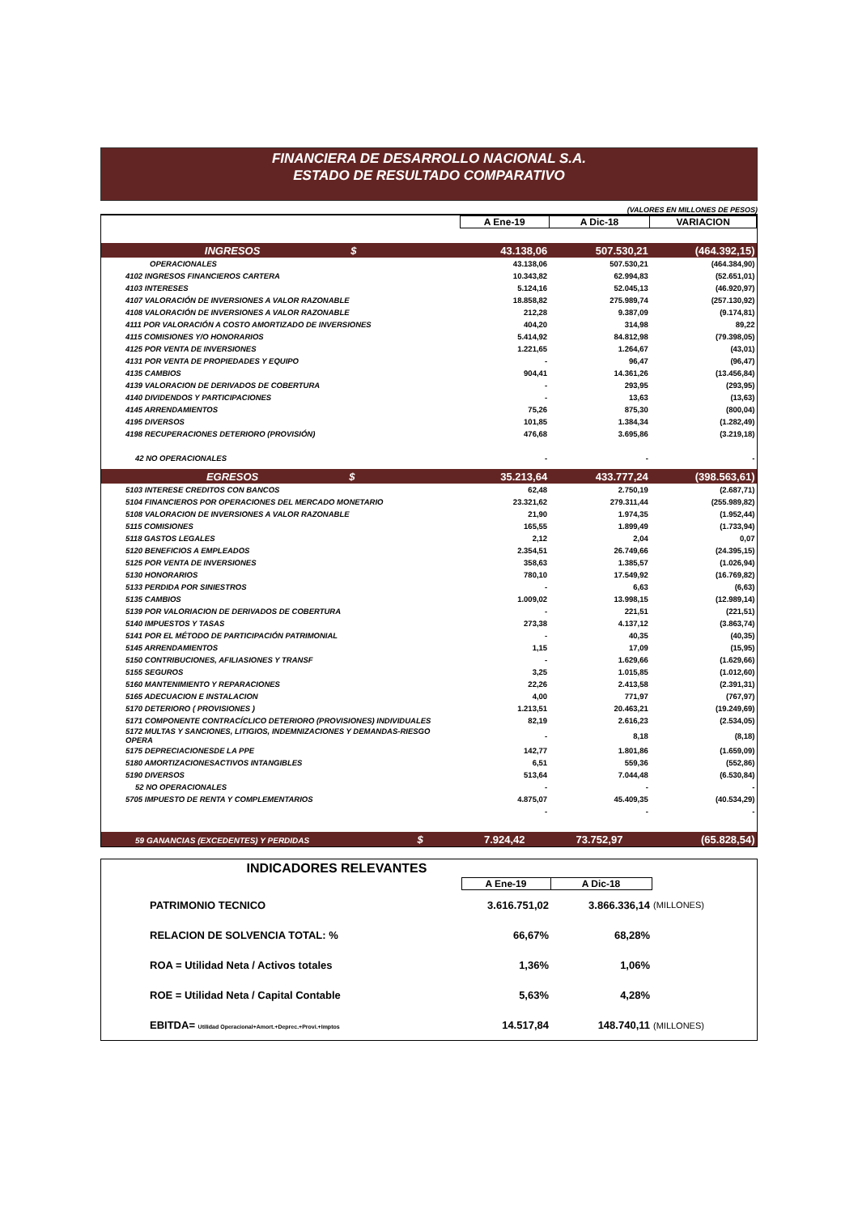FINANCIERA DE DESARROLLO NACIONAL S.A.
ESTADO DE RESULTADO COMPARATIVO
(VALORES EN MILLONES DE PESOS)
| | A Ene-19 | A Dic-18 | VARIACION |
| --- | --- | --- | --- |
| INGRESOS $ | 43.138,06 | 507.530,21 | (464.392,15) |
| OPERACIONALES | 43.138,06 | 507.530,21 | (464.384,90) |
| 4102 INGRESOS FINANCIEROS CARTERA | 10.343,82 | 62.994,83 | (52.651,01) |
| 4103 INTERESES | 5.124,16 | 52.045,13 | (46.920,97) |
| 4107 VALORACIÓN DE INVERSIONES A VALOR RAZONABLE | 18.858,82 | 275.989,74 | (257.130,92) |
| 4108 VALORACIÓN DE INVERSIONES A VALOR RAZONABLE | 212,28 | 9.387,09 | (9.174,81) |
| 4111 POR VALORACIÓN A COSTO AMORTIZADO DE INVERSIONES | 404,20 | 314,98 | 89,22 |
| 4115 COMISIONES Y/O HONORARIOS | 5.414,92 | 84.812,98 | (79.398,05) |
| 4125 POR VENTA DE INVERSIONES | 1.221,65 | 1.264,67 | (43,01) |
| 4131 POR VENTA DE PROPIEDADES Y EQUIPO | - | 96,47 | (96,47) |
| 4135 CAMBIOS | 904,41 | 14.361,26 | (13.456,84) |
| 4139 VALORACION DE DERIVADOS DE COBERTURA | - | 293,95 | (293,95) |
| 4140 DIVIDENDOS Y PARTICIPACIONES | - | 13,63 | (13,63) |
| 4145 ARRENDAMIENTOS | 75,26 | 875,30 | (800,04) |
| 4195 DIVERSOS | 101,85 | 1.384,34 | (1.282,49) |
| 4198 RECUPERACIONES DETERIORO (PROVISIÓN) | 476,68 | 3.695,86 | (3.219,18) |
| 42 NO OPERACIONALES | - | - | - |
| EGRESOS $ | 35.213,64 | 433.777,24 | (398.563,61) |
| 5103 INTERESE CREDITOS CON BANCOS | 62,48 | 2.750,19 | (2.687,71) |
| 5104 FINANCIEROS POR OPERACIONES DEL MERCADO MONETARIO | 23.321,62 | 279.311,44 | (255.989,82) |
| 5108 VALORACION DE INVERSIONES A VALOR RAZONABLE | 21,90 | 1.974,35 | (1.952,44) |
| 5115 COMISIONES | 165,55 | 1.899,49 | (1.733,94) |
| 5118 GASTOS LEGALES | 2,12 | 2,04 | 0,07 |
| 5120 BENEFICIOS A EMPLEADOS | 2.354,51 | 26.749,66 | (24.395,15) |
| 5125 POR VENTA DE INVERSIONES | 358,63 | 1.385,57 | (1.026,94) |
| 5130 HONORARIOS | 780,10 | 17.549,92 | (16.769,82) |
| 5133 PERDIDA POR SINIESTROS | - | 6,63 | (6,63) |
| 5135 CAMBIOS | 1.009,02 | 13.998,15 | (12.989,14) |
| 5139 POR VALORIACION DE DERIVADOS DE COBERTURA | - | 221,51 | (221,51) |
| 5140 IMPUESTOS Y TASAS | 273,38 | 4.137,12 | (3.863,74) |
| 5141 POR EL MÉTODO DE PARTICIPACIÓN PATRIMONIAL | - | 40,35 | (40,35) |
| 5145 ARRENDAMIENTOS | 1,15 | 17,09 | (15,95) |
| 5150 CONTRIBUCIONES, AFILIASIONES Y TRANSF | - | 1.629,66 | (1.629,66) |
| 5155 SEGUROS | 3,25 | 1.015,85 | (1.012,60) |
| 5160 MANTENIMIENTO Y REPARACIONES | 22,26 | 2.413,58 | (2.391,31) |
| 5165 ADECUACION E INSTALACION | 4,00 | 771,97 | (767,97) |
| 5170 DETERIORO ( PROVISIONES ) | 1.213,51 | 20.463,21 | (19.249,69) |
| 5171 COMPONENTE CONTRACÍCLICO DETERIORO (PROVISIONES) INDIVIDUALES | 82,19 | 2.616,23 | (2.534,05) |
| 5172 MULTAS Y SANCIONES, LITIGIOS, INDEMNIZACIONES Y DEMANDAS-RIESGO OPERA | - | 8,18 | (8,18) |
| 5175 DEPRECIACIONESDE LA PPE | 142,77 | 1.801,86 | (1.659,09) |
| 5180 AMORTIZACIONESACTIVOS INTANGIBLES | 6,51 | 559,36 | (552,86) |
| 5190 DIVERSOS | 513,64 | 7.044,48 | (6.530,84) |
| 52 NO OPERACIONALES | - | - | - |
| 5705 IMPUESTO DE RENTA Y COMPLEMENTARIOS | 4.875,07 | 45.409,35 | (40.534,29) |
| | - | - | - |
| 59 GANANCIAS (EXCEDENTES) Y PERDIDAS $ | 7.924,42 | 73.752,97 | (65.828,54) |
| INDICADORES RELEVANTES | | | |
| | A Ene-19 | A Dic-18 | |
| PATRIMONIO TECNICO | 3.616.751,02 | 3.866.336,14 | (MILLONES) |
| RELACION DE SOLVENCIA TOTAL: % | 66,67% | 68,28% | |
| ROA = Utilidad Neta / Activos totales | 1,36% | 1,06% | |
| ROE = Utilidad Neta / Capital Contable | 5,63% | 4,28% | |
| EBITDA= Utilidad Operacional+Amort.+Deprec.+Provi.+Imptos | 14.517,84 | 148.740,11 | (MILLONES) |